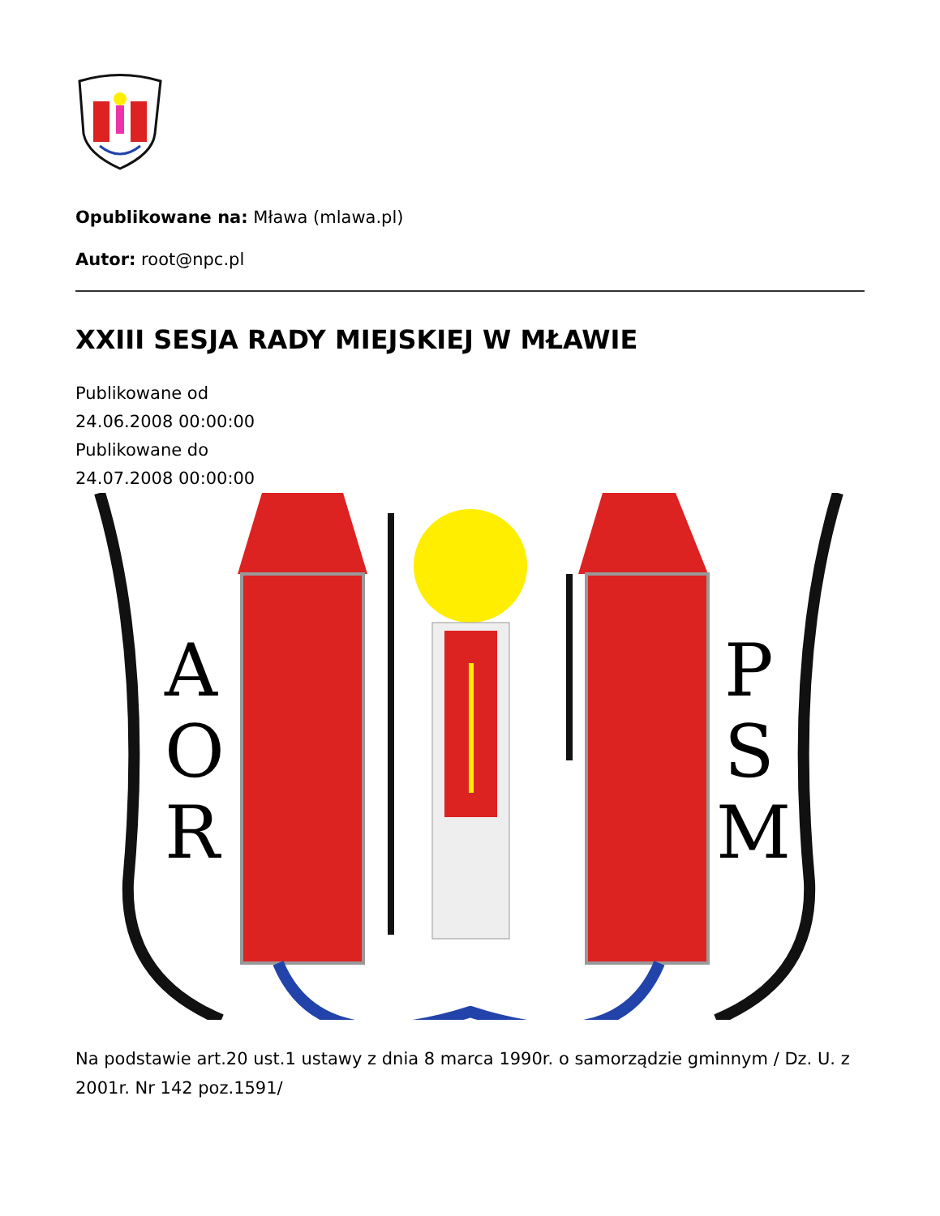Opublikowane na: Mława (mlawa.pl)
Autor: root@npc.pl
XXIII SESJA RADY MIEJSKIEJ W MŁAWIE
Publikowane od
24.06.2008 00:00:00
Publikowane do
24.07.2008 00:00:00
A
O
R
P
S
M
Na podstawie art.20 ust.1 ustawy z dnia 8 marca 1990r. o samorządzie gminnym / Dz. U. z 2001r. Nr 142 poz.1591/